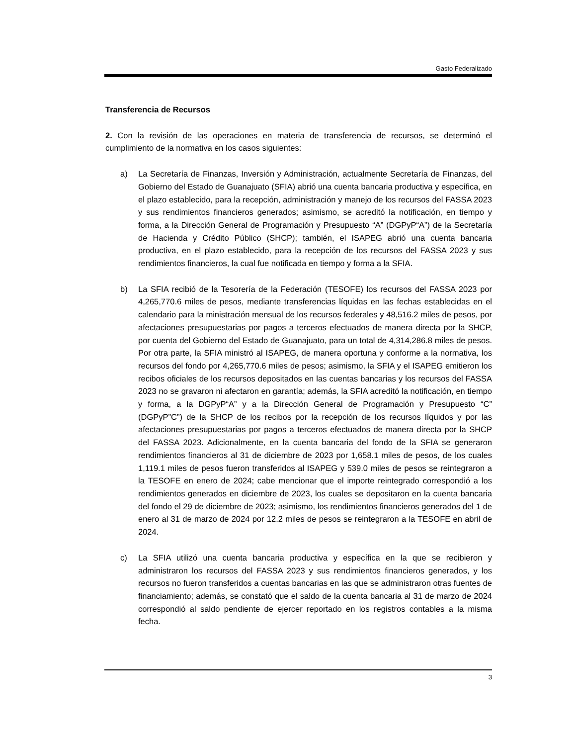Gasto Federalizado
Transferencia de Recursos
2. Con la revisión de las operaciones en materia de transferencia de recursos, se determinó el cumplimiento de la normativa en los casos siguientes:
a) La Secretaría de Finanzas, Inversión y Administración, actualmente Secretaría de Finanzas, del Gobierno del Estado de Guanajuato (SFIA) abrió una cuenta bancaria productiva y específica, en el plazo establecido, para la recepción, administración y manejo de los recursos del FASSA 2023 y sus rendimientos financieros generados; asimismo, se acreditó la notificación, en tiempo y forma, a la Dirección General de Programación y Presupuesto “A” (DGPyP“A”) de la Secretaría de Hacienda y Crédito Público (SHCP); también, el ISAPEG abrió una cuenta bancaria productiva, en el plazo establecido, para la recepción de los recursos del FASSA 2023 y sus rendimientos financieros, la cual fue notificada en tiempo y forma a la SFIA.
b) La SFIA recibió de la Tesorería de la Federación (TESOFE) los recursos del FASSA 2023 por 4,265,770.6 miles de pesos, mediante transferencias líquidas en las fechas establecidas en el calendario para la ministración mensual de los recursos federales y 48,516.2 miles de pesos, por afectaciones presupuestarias por pagos a terceros efectuados de manera directa por la SHCP, por cuenta del Gobierno del Estado de Guanajuato, para un total de 4,314,286.8 miles de pesos. Por otra parte, la SFIA ministró al ISAPEG, de manera oportuna y conforme a la normativa, los recursos del fondo por 4,265,770.6 miles de pesos; asimismo, la SFIA y el ISAPEG emitieron los recibos oficiales de los recursos depositados en las cuentas bancarias y los recursos del FASSA 2023 no se gravaron ni afectaron en garantía; además, la SFIA acreditó la notificación, en tiempo y forma, a la DGPyP“A” y a la Dirección General de Programación y Presupuesto “C” (DGPyP”C”) de la SHCP de los recibos por la recepción de los recursos líquidos y por las afectaciones presupuestarias por pagos a terceros efectuados de manera directa por la SHCP del FASSA 2023. Adicionalmente, en la cuenta bancaria del fondo de la SFIA se generaron rendimientos financieros al 31 de diciembre de 2023 por 1,658.1 miles de pesos, de los cuales 1,119.1 miles de pesos fueron transferidos al ISAPEG y 539.0 miles de pesos se reintegraron a la TESOFE en enero de 2024; cabe mencionar que el importe reintegrado correspondió a los rendimientos generados en diciembre de 2023, los cuales se depositaron en la cuenta bancaria del fondo el 29 de diciembre de 2023; asimismo, los rendimientos financieros generados del 1 de enero al 31 de marzo de 2024 por 12.2 miles de pesos se reintegraron a la TESOFE en abril de 2024.
c) La SFIA utilizó una cuenta bancaria productiva y específica en la que se recibieron y administraron los recursos del FASSA 2023 y sus rendimientos financieros generados, y los recursos no fueron transferidos a cuentas bancarias en las que se administraron otras fuentes de financiamiento; además, se constató que el saldo de la cuenta bancaria al 31 de marzo de 2024 correspondió al saldo pendiente de ejercer reportado en los registros contables a la misma fecha.
3